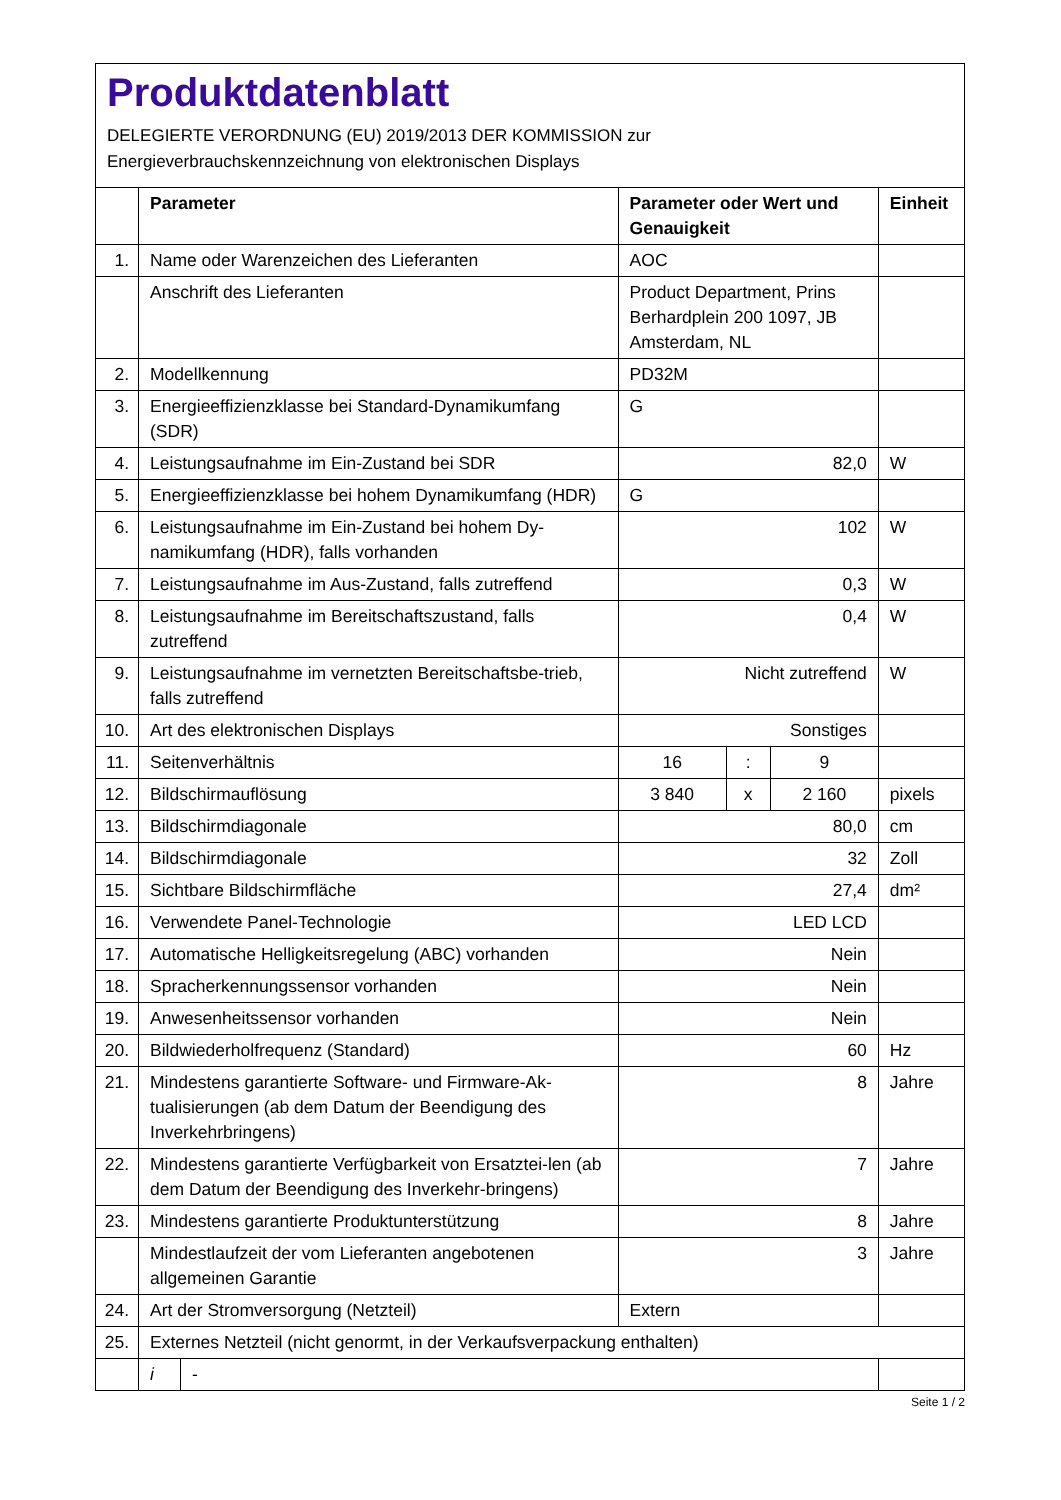Produktdatenblatt
DELEGIERTE VERORDNUNG (EU) 2019/2013 DER KOMMISSION zur
Energieverbrauchskennzeichnung von elektronischen Displays
| | Parameter | | Parameter oder Wert und Genauigkeit | | | Einheit |
| --- | --- | --- | --- | --- | --- | --- |
| 1. | Name oder Warenzeichen des Lieferanten | | AOC | | | |
| | Anschrift des Lieferanten | | Product Department, Prins Berhardplein 200 1097, JB Amsterdam, NL | | | |
| 2. | Modellkennung | | PD32M | | | |
| 3. | Energieeffizienzklasse bei Standard-Dynamikumfang (SDR) | | G | | | |
| 4. | Leistungsaufnahme im Ein-Zustand bei SDR | | 82,0 | | | W |
| 5. | Energieeffizienzklasse bei hohem Dynamikumfang (HDR) | | G | | | |
| 6. | Leistungsaufnahme im Ein-Zustand bei hohem Dy-namikumfang (HDR), falls vorhanden | | 102 | | | W |
| 7. | Leistungsaufnahme im Aus-Zustand, falls zutreffend | | 0,3 | | | W |
| 8. | Leistungsaufnahme im Bereitschaftszustand, falls zutreffend | | 0,4 | | | W |
| 9. | Leistungsaufnahme im vernetzten Bereitschaftsbe-trieb, falls zutreffend | | Nicht zutreffend | | | W |
| 10. | Art des elektronischen Displays | | Sonstiges | | | |
| 11. | Seitenverhältnis | | 16 | : | 9 | |
| 12. | Bildschirmauflösung | | 3 840 | x | 2 160 | pixels |
| 13. | Bildschirmdiagonale | | 80,0 | | | cm |
| 14. | Bildschirmdiagonale | | 32 | | | Zoll |
| 15. | Sichtbare Bildschirmfläche | | 27,4 | | | dm² |
| 16. | Verwendete Panel-Technologie | | LED LCD | | | |
| 17. | Automatische Helligkeitsregelung (ABC) vorhanden | | Nein | | | |
| 18. | Spracherkennungssensor vorhanden | | Nein | | | |
| 19. | Anwesenheitssensor vorhanden | | Nein | | | |
| 20. | Bildwiederholfrequenz (Standard) | | 60 | | | Hz |
| 21. | Mindestens garantierte Software- und Firmware-Ak-tualisierungen (ab dem Datum der Beendigung des Inverkehrbringens) | | 8 | | | Jahre |
| 22. | Mindestens garantierte Verfügbarkeit von Ersatztei-len (ab dem Datum der Beendigung des Inverkehr-bringens) | | 7 | | | Jahre |
| 23. | Mindestens garantierte Produktunterstützung | | 8 | | | Jahre |
| | Mindestlaufzeit der vom Lieferanten angebotenen allgemeinen Garantie | | 3 | | | Jahre |
| 24. | Art der Stromversorgung (Netzteil) | | Extern | | | |
| 25. | Externes Netzteil (nicht genormt, in der Verkaufsverpackung enthalten) | | | | | |
| | i | - | | | | |
Seite 1 / 2